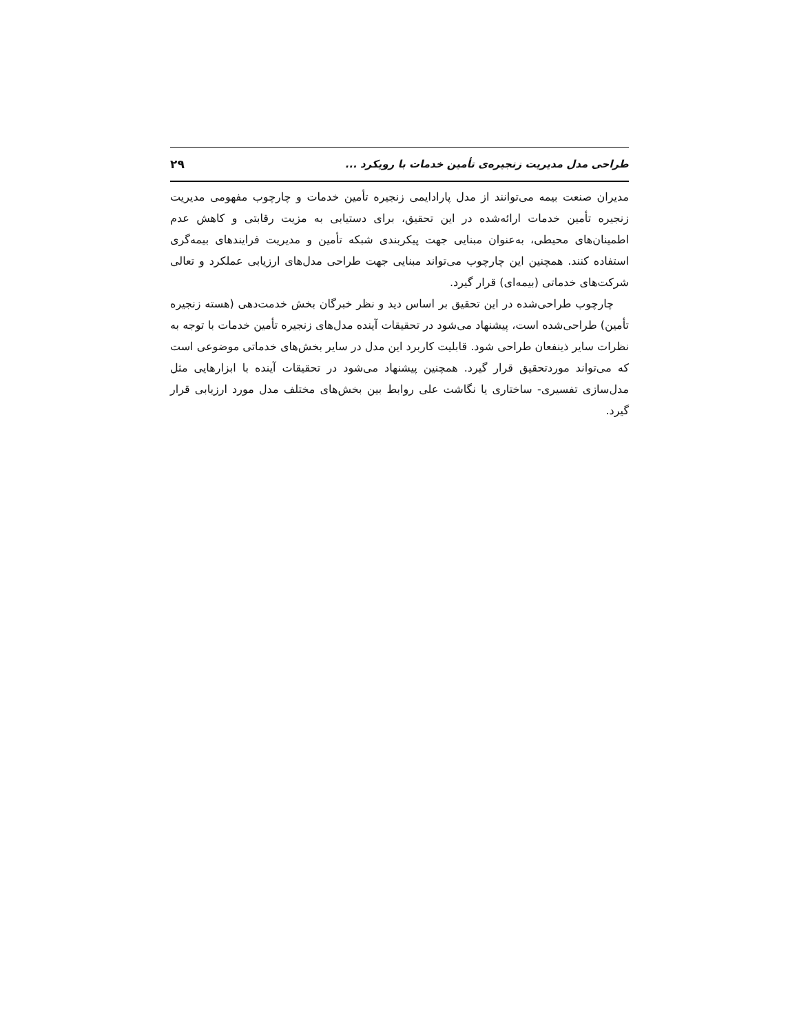طراحی مدل مدیریت زنجیره‌ی تأمین خدمات با رویکرد ... ۲۹
مدیران صنعت بیمه می‌توانند از مدل پارادایمی زنجیره تأمین خدمات و چارچوب مفهومی مدیریت زنجیره تأمین خدمات ارائه‌شده در این تحقیق، برای دستیابی به مزیت رقابتی و کاهش عدم اطمینان‌های محیطی، به‌عنوان مبنایی جهت پیکربندی شبکه تأمین و مدیریت فرایندهای بیمه‌گری استفاده کنند. همچنین این چارچوب می‌تواند مبنایی جهت طراحی مدل‌های ارزیابی عملکرد و تعالی شرکت‌های خدماتی (بیمه‌ای) قرار گیرد.
چارچوب طراحی‌شده در این تحقیق بر اساس دید و نظر خبرگان بخش خدمت‌دهی (هسته زنجیره تأمین) طراحی‌شده است، پیشنهاد می‌شود در تحقیقات آینده مدل‌های زنجیره تأمین خدمات با توجه به نظرات سایر ذینفعان طراحی شود. قابلیت کاربرد این مدل در سایر بخش‌های خدماتی موضوعی است که می‌تواند موردتحقیق قرار گیرد. همچنین پیشنهاد می‌شود در تحقیقات آینده با ابزارهایی مثل مدل‌سازی تفسیری- ساختاری یا نگاشت علی روابط بین بخش‌های مختلف مدل مورد ارزیابی قرار گیرد.